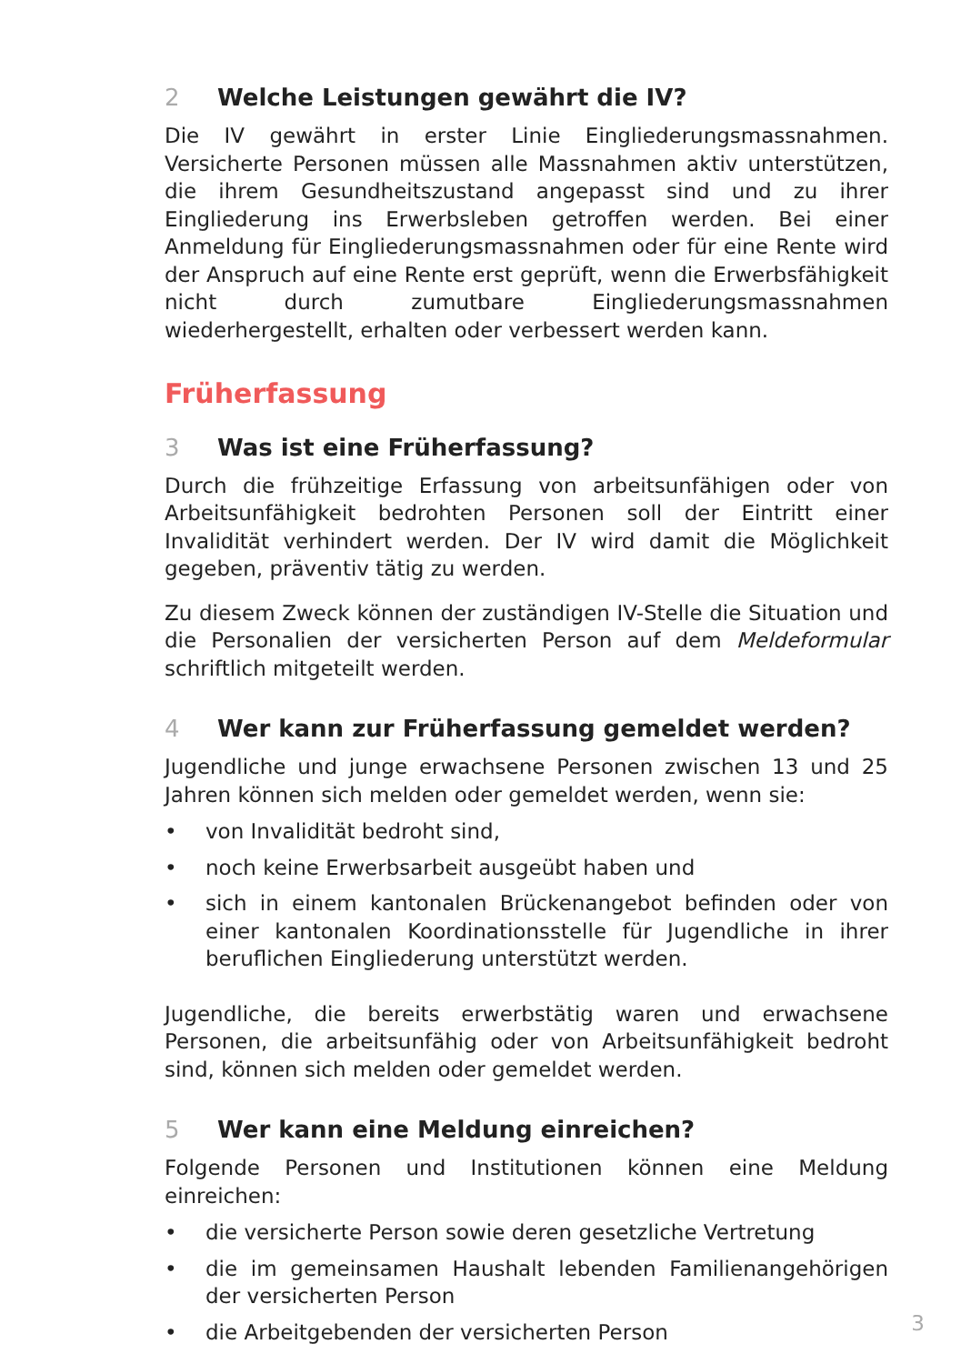2 Welche Leistungen gewährt die IV?
Die IV gewährt in erster Linie Eingliederungsmassnahmen. Versicherte Personen müssen alle Massnahmen aktiv unterstützen, die ihrem Gesund­heitszustand angepasst sind und zu ihrer Eingliederung ins Erwerbsleben getroffen werden. Bei einer Anmeldung für Eingliederungsmassnahmen oder für eine Rente wird der Anspruch auf eine Rente erst geprüft, wenn die Erwerbsfähigkeit nicht durch zumutbare Eingliederungsmassnahmen wiederhergestellt, erhalten oder verbessert werden kann.
Früherfassung
3 Was ist eine Früherfassung?
Durch die frühzeitige Erfassung von arbeitsunfähigen oder von Arbeitsun­fähigkeit bedrohten Personen soll der Eintritt einer Invalidität verhindert werden. Der IV wird damit die Möglichkeit gegeben, präventiv tätig zu werden.
Zu diesem Zweck können der zuständigen IV-Stelle die Situation und die Personalien der versicherten Person auf dem Meldeformular schriftlich mit­geteilt werden.
4 Wer kann zur Früherfassung gemeldet werden?
Jugendliche und junge erwachsene Personen zwischen 13 und 25 Jahren können sich melden oder gemeldet werden, wenn sie:
• von Invalidität bedroht sind,
• noch keine Erwerbsarbeit ausgeübt haben und
• sich in einem kantonalen Brückenangebot befinden oder von einer kantonalen Koordinationsstelle für Jugendliche in ihrer beruflichen Ein­gliederung unterstützt werden.
Jugendliche, die bereits erwerbstätig waren und erwachsene Personen, die arbeitsunfähig oder von Arbeitsunfähigkeit bedroht sind, können sich mel­den oder gemeldet werden.
5 Wer kann eine Meldung einreichen?
Folgende Personen und Institutionen können eine Meldung einreichen:
• die versicherte Person sowie deren gesetzliche Vertretung
• die im gemeinsamen Haushalt lebenden Familienangehörigen der ver­sicherten Person
• die Arbeitgebenden der versicherten Person
3